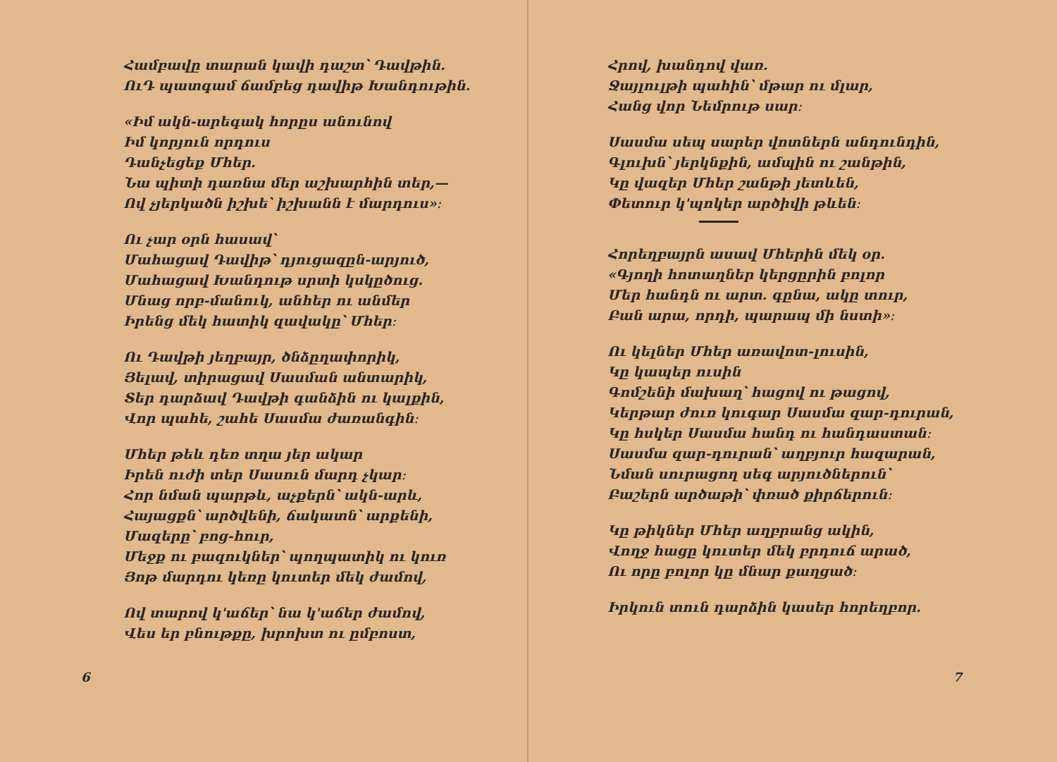Համբավը տարան կավի դաշտ՝ Դավթին.
ՈւԴ պատգամ ճամբեց դավիթ Խանդութին.
«Իմ ակն-արեգակ հորըս անունով
Իմ կորյուն որդուս
Դանչեցեք Մհեր.
Նա պիտի դառնա մեր աշխարհին տեր,—
Ով չյերկածն իշխե՝ իշխանն է մարդուս»։
Ու չար օրն հասավ՝
Մահացավ Դավիթ՝ դյուցազըն-արյուծ,
Մահացավ Խանդութ սրտի կսկըծուց.
Մնաց որբ-մանուկ, անհեր ու անմեր
Իրենց մեկ հատիկ զավակը՝ Մհեր։
Ու Դավթի յեղբայր, ծնձըղափորիկ,
Յելավ, տիրացավ Սասման անտարիկ,
Տեր դարձավ Դավթի գանձին ու կալքին,
Վոր պահե, շահե Սասմա ժառանգին։
Մհեր թեև դեռ տղա յեր ակար
Իրեն ուժի տեր Սասուն մարդ չկար։
Հոր նման պարթև, աչքերն՝ ակն-արև,
Հայացքն՝ արծվենի, ճակատն՝ արքենի,
Մազերը՝ բոց-հուր,
Մեջք ու բազուկներ՝ պողպատիկ ու կուռ
Յոթ մարդու կեռը կուտեր մեկ ժամով,
Ով տարով կ'աճեր՝ նա կ'աճեր ժամով,
Վես եր բնութքը, խրոխտ ու ըմբոստ,
6
Հրով, խանդով վառ.
Ջայլուլթի պահին՝ մթար ու մլար,
Հանց վոր Նեմրութ սար։
Սասմա սեպ սարեր վոտներն անդունդին,
Գլուխն՝ յերկնքին, ամպին ու շանթին,
Կը վազեր Մհեր շանթի յետևեն,
Փետուր կ'պոկեր արծիվի թևեն։
Հորեղբայրն ասավ Մհերին մեկ օր.
«Գյողի հոտաղներ կերցըրին բոլոր
Մեր հանդն ու արտ. գընա, ակը տուր,
Բան արա, որդի, պարապ մի նստի»։
Ու կելներ Մհեր առավոտ-լուսին,
Կը կապեր ուսին
Գոմշենի մախաղ՝ հացով ու թացով,
Կերթար ժուռ կուգար Սասմա զար-դուրան,
Կը հսկեր Սասմա հանդ ու հանդաստան։
Սասմա զար-դուրան՝ աղբյուր հազարան,
Նման սուրացող սեգ արյուծներուն՝
Բաշերն արծաթի՝ փռած քիրճերուն։
Կը թիկներ Մհեր աղբրանց ակին,
Վողջ հացը կուտեր մեկ բրդուճ արած,
Ու որը բոլոր կը մնար քաղցած։
Իրկուն տուն դարձին կասեր հորեղբոր.
7